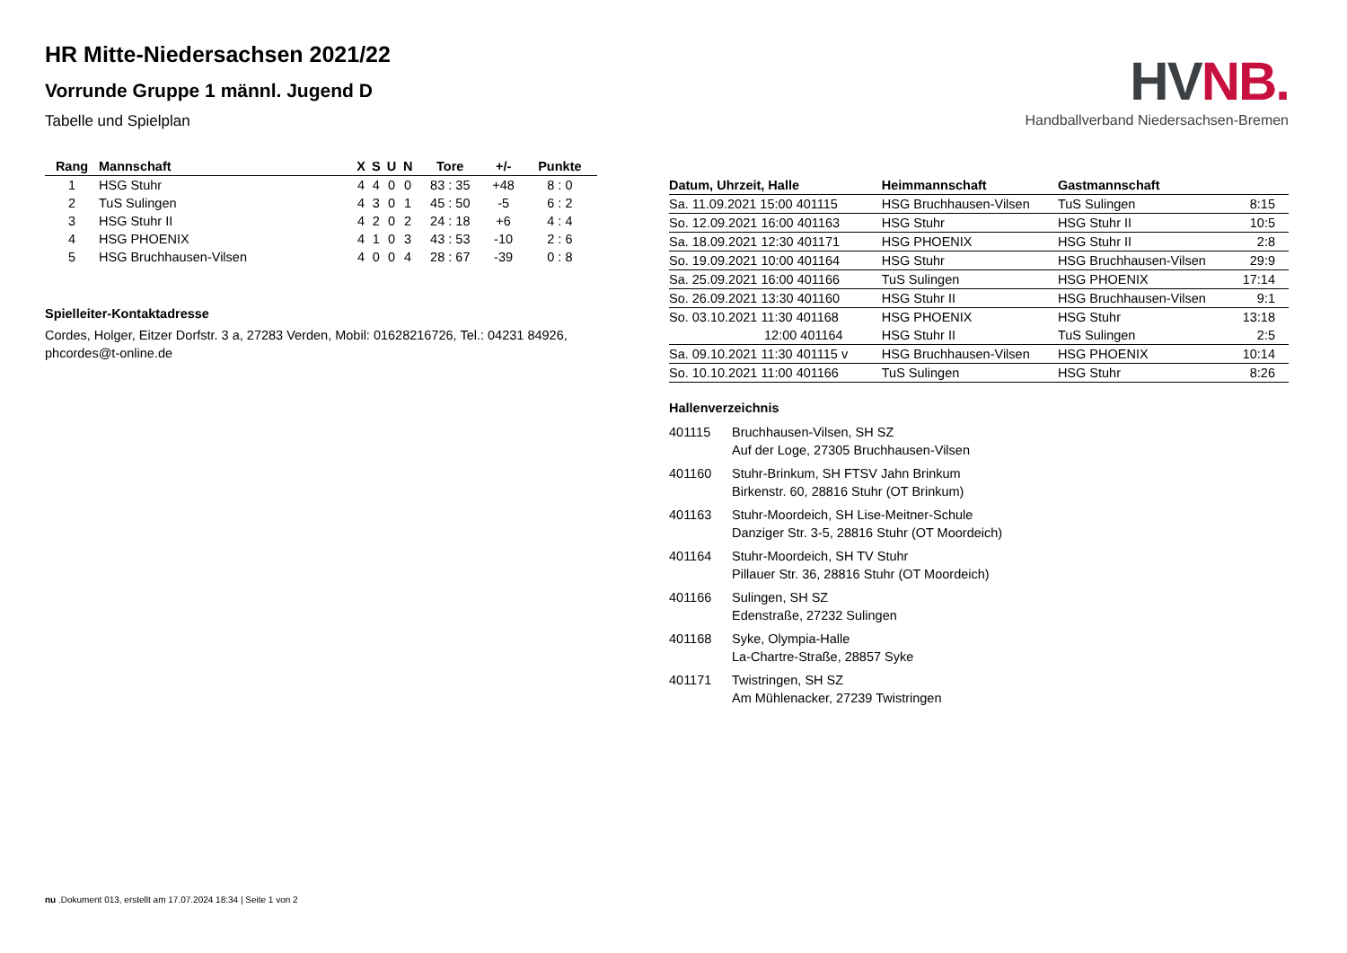HR Mitte-Niedersachsen 2021/22
Vorrunde Gruppe 1 männl. Jugend D
Tabelle und Spielplan
| Rang | Mannschaft | X | S | U | N | Tore | +/- | Punkte |
| --- | --- | --- | --- | --- | --- | --- | --- | --- |
| 1 | HSG Stuhr | 4 | 4 | 0 | 0 | 83 : 35 | +48 | 8 : 0 |
| 2 | TuS Sulingen | 4 | 3 | 0 | 1 | 45 : 50 | -5 | 6 : 2 |
| 3 | HSG Stuhr II | 4 | 2 | 0 | 2 | 24 : 18 | +6 | 4 : 4 |
| 4 | HSG PHOENIX | 4 | 1 | 0 | 3 | 43 : 53 | -10 | 2 : 6 |
| 5 | HSG Bruchhausen-Vilsen | 4 | 0 | 0 | 4 | 28 : 67 | -39 | 0 : 8 |
Spielleiter-Kontaktadresse
Cordes, Holger, Eitzer Dorfstr. 3 a, 27283 Verden, Mobil: 01628216726, Tel.: 04231 84926, phcordes@t-online.de
HVNB.
Handballverband Niedersachsen-Bremen
| Datum, Uhrzeit, Halle | Heimmannschaft | Gastmannschaft | |
| --- | --- | --- | --- |
| Sa. 11.09.2021 15:00 401115 | HSG Bruchhausen-Vilsen | TuS Sulingen | 8:15 |
| So. 12.09.2021 16:00 401163 | HSG Stuhr | HSG Stuhr II | 10:5 |
| Sa. 18.09.2021 12:30 401171 | HSG PHOENIX | HSG Stuhr II | 2:8 |
| So. 19.09.2021 10:00 401164 | HSG Stuhr | HSG Bruchhausen-Vilsen | 29:9 |
| Sa. 25.09.2021 16:00 401166 | TuS Sulingen | HSG PHOENIX | 17:14 |
| So. 26.09.2021 13:30 401160 | HSG Stuhr II | HSG Bruchhausen-Vilsen | 9:1 |
| So. 03.10.2021 11:30 401168 | HSG PHOENIX | HSG Stuhr | 13:18 |
| 12:00 401164 | HSG Stuhr II | TuS Sulingen | 2:5 |
| Sa. 09.10.2021 11:30 401115 v | HSG Bruchhausen-Vilsen | HSG PHOENIX | 10:14 |
| So. 10.10.2021 11:00 401166 | TuS Sulingen | HSG Stuhr | 8:26 |
Hallenverzeichnis
| 401115 | Bruchhausen-Vilsen, SH SZ Auf der Loge, 27305 Bruchhausen-Vilsen |
| 401160 | Stuhr-Brinkum, SH FTSV Jahn Brinkum Birkenstr. 60, 28816 Stuhr (OT Brinkum) |
| 401163 | Stuhr-Moordeich, SH Lise-Meitner-Schule Danziger Str. 3-5, 28816 Stuhr (OT Moordeich) |
| 401164 | Stuhr-Moordeich, SH TV Stuhr Pillauer Str. 36, 28816 Stuhr (OT Moordeich) |
| 401166 | Sulingen, SH SZ Edenstraße, 27232 Sulingen |
| 401168 | Syke, Olympia-Halle La-Chartre-Straße, 28857 Syke |
| 401171 | Twistringen, SH SZ Am Mühlenacker, 27239 Twistringen |
nu .Dokument 013, erstellt am 17.07.2024 18:34 | Seite 1 von 2